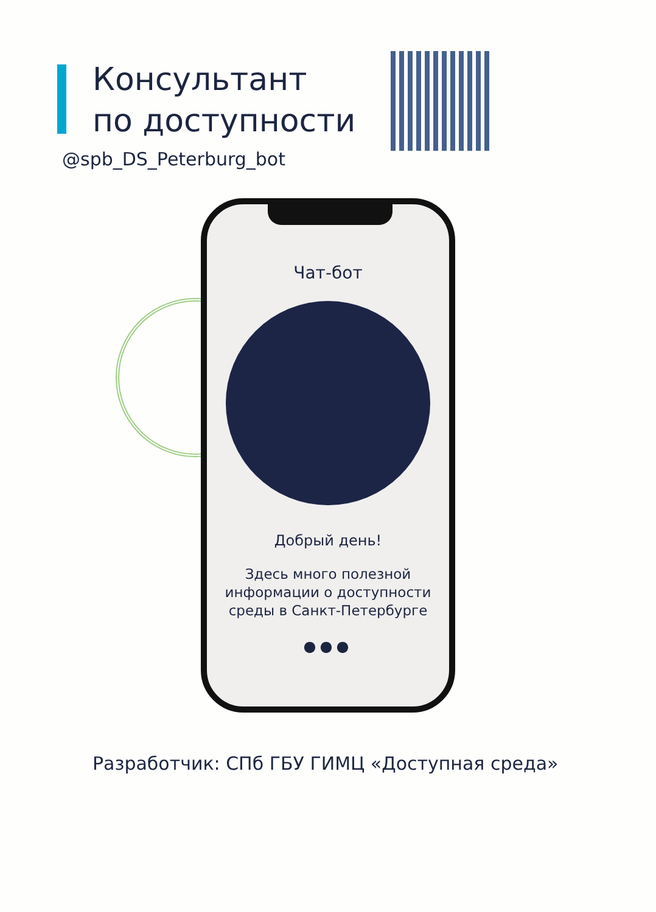Консультант
по доступности
@spb_DS_Peterburg_bot
Чат-бот
Добрый день!
Здесь много полезной
информации о доступности
среды в Санкт-Петербурге
●●●
Разработчик: СПб ГБУ ГИМЦ «Доступная среда»